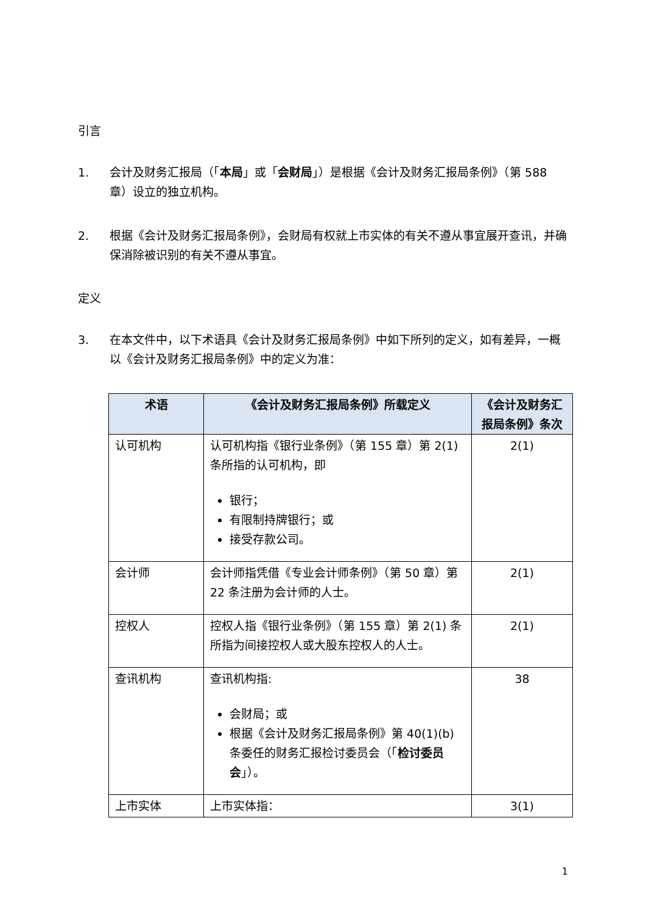引言
1. 会计及财务汇报局（「本局」或「会财局」）是根据《会计及财务汇报局条例》（第 588 章）设立的独立机构。
2. 根据《会计及财务汇报局条例》，会财局有权就上市实体的有关不遵从事宜展开查讯，并确保消除被识别的有关不遵从事宜。
定义
3. 在本文件中，以下术语具《会计及财务汇报局条例》中如下所列的定义，如有差异，一概以《会计及财务汇报局条例》中的定义为准：
| 术语 | 《会计及财务汇报局条例》所载定义 | 《会计及财务汇报局条例》条次 |
| --- | --- | --- |
| 认可机构 | 认可机构指《银行业条例》（第 155 章）第 2(1) 条所指的认可机构，即 银行； 有限制持牌银行；或 接受存款公司。 | 2(1) |
| 会计师 | 会计师指凭借《专业会计师条例》（第 50 章）第 22 条注册为会计师的人士。 | 2(1) |
| 控权人 | 控权人指《银行业条例》（第 155 章）第 2(1) 条所指为间接控权人或大股东控权人的人士。 | 2(1) |
| 查讯机构 | 查讯机构指: 会财局；或 根据《会计及财务汇报局条例》第 40(1)(b)条委任的财务汇报检讨委员会（「 检讨委员会 」）。 | 38 |
| 上市实体 | 上市实体指： | 3(1) |
1